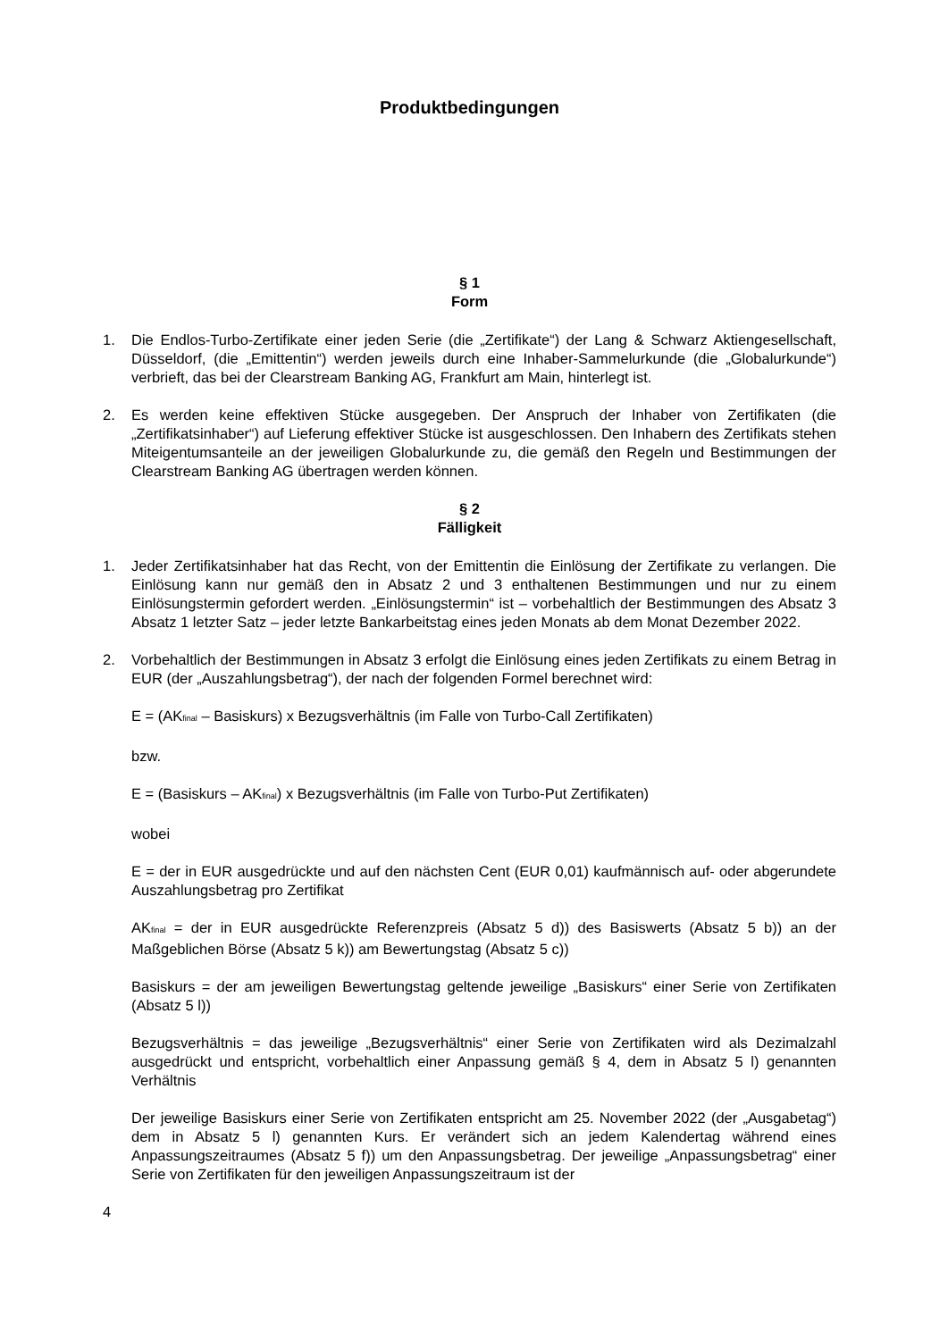Produktbedingungen
§ 1
Form
1. Die Endlos-Turbo-Zertifikate einer jeden Serie (die „Zertifikate“) der Lang & Schwarz Aktiengesellschaft, Düsseldorf, (die „Emittentin“) werden jeweils durch eine Inhaber-Sammelurkunde (die „Globalurkunde“) verbrieft, das bei der Clearstream Banking AG, Frankfurt am Main, hinterlegt ist.
2. Es werden keine effektiven Stücke ausgegeben. Der Anspruch der Inhaber von Zertifikaten (die „Zertifikatsinhaber“) auf Lieferung effektiver Stücke ist ausgeschlossen. Den Inhabern des Zertifikats stehen Miteigentumsanteile an der jeweiligen Globalurkunde zu, die gemäß den Regeln und Bestimmungen der Clearstream Banking AG übertragen werden können.
§ 2
Fälligkeit
1. Jeder Zertifikatsinhaber hat das Recht, von der Emittentin die Einlösung der Zertifikate zu verlangen. Die Einlösung kann nur gemäß den in Absatz 2 und 3 enthaltenen Bestimmungen und nur zu einem Einlösungstermin gefordert werden. „Einlösungstermin“ ist – vorbehaltlich der Bestimmungen des Absatz 3 Absatz 1 letzter Satz – jeder letzte Bankarbeitstag eines jeden Monats ab dem Monat Dezember 2022.
2. Vorbehaltlich der Bestimmungen in Absatz 3 erfolgt die Einlösung eines jeden Zertifikats zu einem Betrag in EUR (der „Auszahlungsbetrag“), der nach der folgenden Formel berechnet wird:
E = (AK<sub>final</sub> – Basiskurs) x Bezugsverhältnis (im Falle von Turbo-Call Zertifikaten)
bzw.
E = (Basiskurs – AK<sub>final</sub>) x Bezugsverhältnis (im Falle von Turbo-Put Zertifikaten)
wobei
E = der in EUR ausgedrückte und auf den nächsten Cent (EUR 0,01) kaufmännisch auf- oder abgerundete Auszahlungsbetrag pro Zertifikat
AK<sub>final</sub> = der in EUR ausgedrückte Referenzpreis (Absatz 5 d)) des Basiswerts (Absatz 5 b)) an der Maßgeblichen Börse (Absatz 5 k)) am Bewertungstag (Absatz 5 c))
Basiskurs = der am jeweiligen Bewertungstag geltende jeweilige „Basiskurs“ einer Serie von Zertifikaten (Absatz 5 l))
Bezugsverhältnis = das jeweilige „Bezugsverhältnis“ einer Serie von Zertifikaten wird als Dezimalzahl ausgedrückt und entspricht, vorbehaltlich einer Anpassung gemäß § 4, dem in Absatz 5 l) genannten Verhältnis
Der jeweilige Basiskurs einer Serie von Zertifikaten entspricht am 25. November 2022 (der „Ausgabetag“) dem in Absatz 5 l) genannten Kurs. Er verändert sich an jedem Kalendertag während eines Anpassungszeitraumes (Absatz 5 f)) um den Anpassungsbetrag. Der jeweilige „Anpassungsbetrag“ einer Serie von Zertifikaten für den jeweiligen Anpassungszeitraum ist der
4